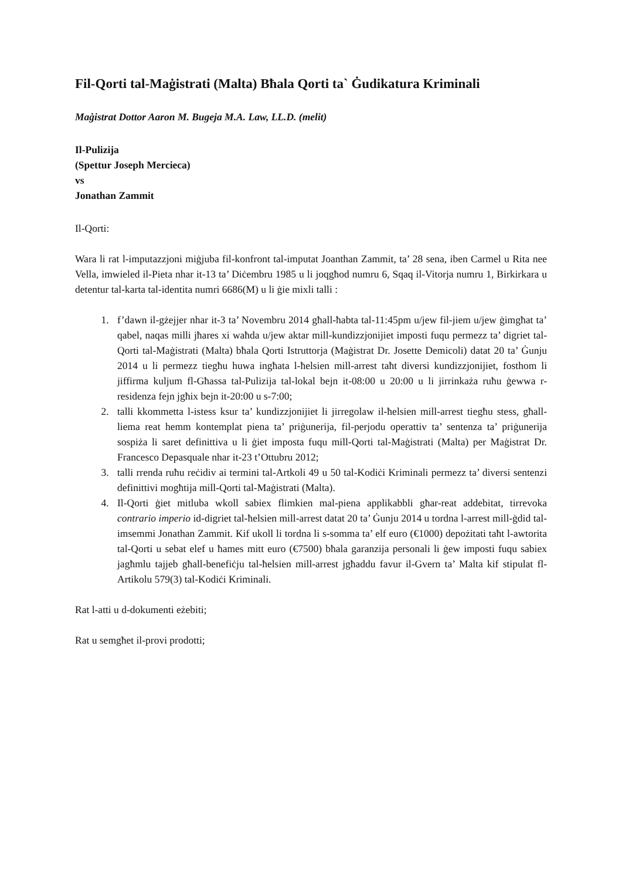Fil-Qorti tal-Maġistrati (Malta) Bħala Qorti ta` Ġudikatura Kriminali
Maġistrat Dottor Aaron M. Bugeja M.A. Law, LL.D. (melit)
Il-Pulizija
(Spettur Joseph Mercieca)
vs
Jonathan Zammit
Il-Qorti:
Wara li rat l-imputazzjoni miġjuba fil-konfront tal-imputat Joanthan Zammit, ta’ 28 sena, iben Carmel u Rita nee Vella, imwieled il-Pieta nhar it-13 ta’ Diċembru 1985 u li joqgħod numru 6, Sqaq il-Vitorja numru 1, Birkirkara u detentur tal-karta tal-identita numri 6686(M) u li ġie mixli talli :
1. f’dawn il-gżejjer nhar it-3 ta’ Novembru 2014 għall-ħabta tal-11:45pm u/jew fil-jiem u/jew ġimgħat ta’ qabel, naqas milli jħares xi waħda u/jew aktar mill-kundizzjonijiet imposti fuqu permezz ta’ digriet tal-Qorti tal-Maġistrati (Malta) bħala Qorti Istruttorja (Maġistrat Dr. Josette Demicoli) datat 20 ta’ Ġunju 2014 u li permezz tiegħu huwa ingħata l-ħelsien mill-arrest taħt diversi kundizzjonijiet, fosthom li jiffirma kuljum fl-Għassa tal-Pulizija tal-lokal bejn it-08:00 u 20:00 u li jirrinkaża ruħu ġewwa r-residenza fejn jgħix bejn it-20:00 u s-7:00;
2. talli kkommetta l-istess ksur ta’ kundizzjonijiet li jirregolaw il-ħelsien mill-arrest tiegħu stess, għall-liema reat hemm kontemplat piena ta’ priġunerija, fil-perjodu operattiv ta’ sentenza ta’ priġunerija sospiża li saret definittiva u li ġiet imposta fuqu mill-Qorti tal-Maġistrati (Malta) per Maġistrat Dr. Francesco Depasquale nhar it-23 t’Ottubru 2012;
3. talli rrenda ruħu reċidiv ai termini tal-Artkoli 49 u 50 tal-Kodiċi Kriminali permezz ta’ diversi sentenzi definittivi mogħtija mill-Qorti tal-Maġistrati (Malta).
4. Il-Qorti ġiet mitluba wkoll sabiex flimkien mal-piena applikabbli għar-reat addebitat, tirrevoka contrario imperio id-digriet tal-ħelsien mill-arrest datat 20 ta’ Ġunju 2014 u tordna l-arrest mill-ġdid tal-imsemmi Jonathan Zammit. Kif ukoll li tordna li s-somma ta’ elf euro (€1000) depożitati taħt l-awtorita tal-Qorti u sebat elef u ħames mitt euro (€7500) bħala garanzija personali li ġew imposti fuqu sabiex jagħmlu tajjeb għall-benefiċju tal-ħelsien mill-arrest jgħaddu favur il-Gvern ta’ Malta kif stipulat fl-Artikolu 579(3) tal-Kodiċi Kriminali.
Rat l-atti u d-dokumenti eżebiti;
Rat u semgħet il-provi prodotti;